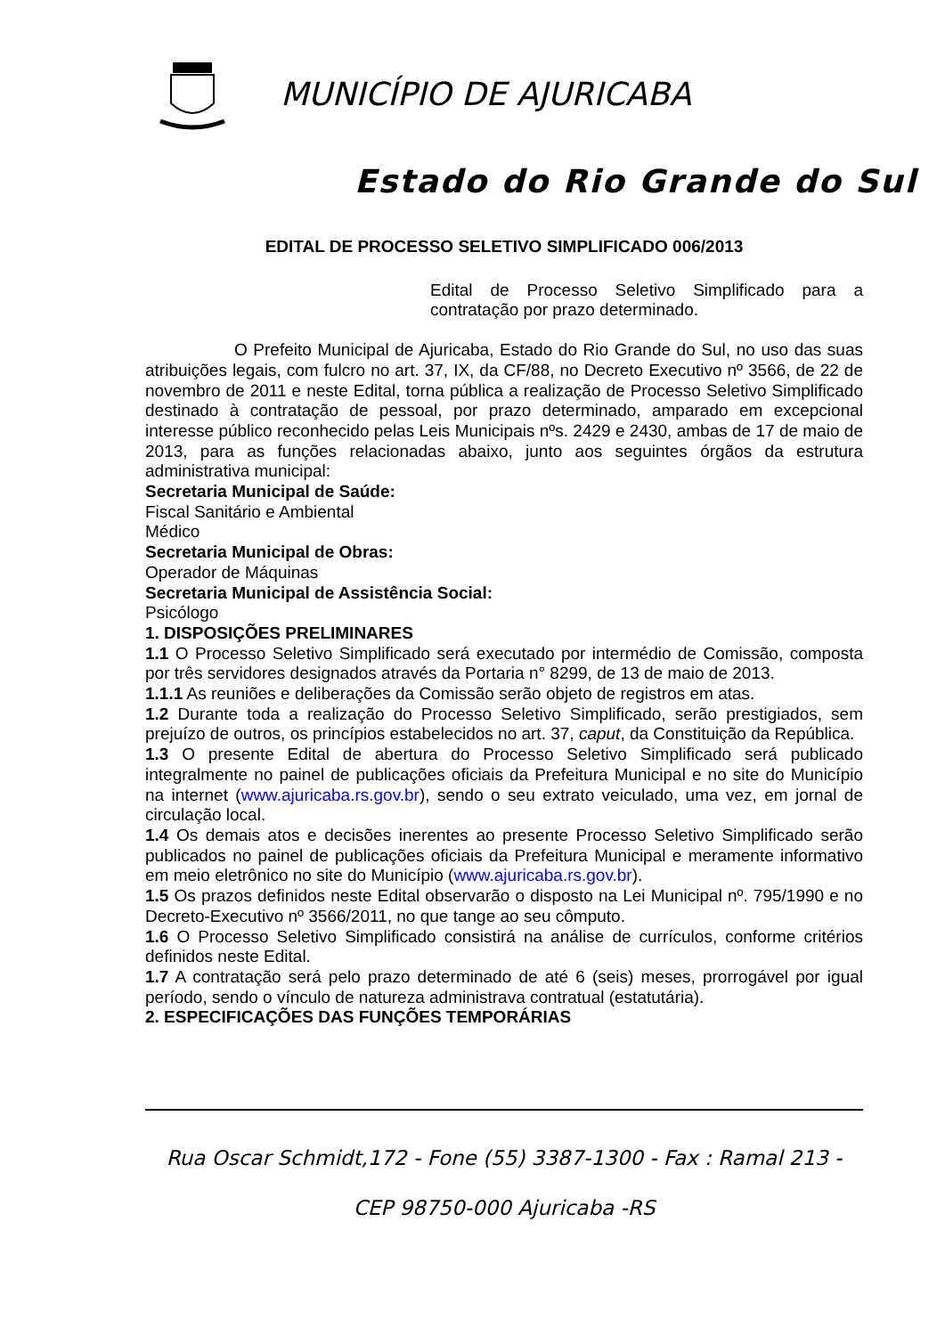MUNICÍPIO DE AJURICABA
Estado do Rio Grande do Sul
EDITAL DE PROCESSO SELETIVO SIMPLIFICADO 006/2013
Edital de Processo Seletivo Simplificado para a contratação por prazo determinado.
O Prefeito Municipal de Ajuricaba, Estado do Rio Grande do Sul, no uso das suas atribuições legais, com fulcro no art. 37, IX, da CF/88, no Decreto Executivo nº 3566, de 22 de novembro de 2011 e neste Edital, torna pública a realização de Processo Seletivo Simplificado destinado à contratação de pessoal, por prazo determinado, amparado em excepcional interesse público reconhecido pelas Leis Municipais nºs. 2429 e 2430, ambas de 17 de maio de 2013, para as funções relacionadas abaixo, junto aos seguintes órgãos da estrutura administrativa municipal:
Secretaria Municipal de Saúde:
Fiscal Sanitário e Ambiental
Médico
Secretaria Municipal de Obras:
Operador de Máquinas
Secretaria Municipal de Assistência Social:
Psicólogo
1. DISPOSIÇÕES PRELIMINARES
1.1 O Processo Seletivo Simplificado será executado por intermédio de Comissão, composta por três servidores designados através da Portaria n° 8299, de 13 de maio de 2013.
1.1.1 As reuniões e deliberações da Comissão serão objeto de registros em atas.
1.2 Durante toda a realização do Processo Seletivo Simplificado, serão prestigiados, sem prejuízo de outros, os princípios estabelecidos no art. 37, caput, da Constituição da República.
1.3 O presente Edital de abertura do Processo Seletivo Simplificado será publicado integralmente no painel de publicações oficiais da Prefeitura Municipal e no site do Município na internet (www.ajuricaba.rs.gov.br), sendo o seu extrato veiculado, uma vez, em jornal de circulação local.
1.4 Os demais atos e decisões inerentes ao presente Processo Seletivo Simplificado serão publicados no painel de publicações oficiais da Prefeitura Municipal e meramente informativo em meio eletrônico no site do Município (www.ajuricaba.rs.gov.br).
1.5 Os prazos definidos neste Edital observarão o disposto na Lei Municipal nº. 795/1990 e no Decreto-Executivo nº 3566/2011, no que tange ao seu cômputo.
1.6 O Processo Seletivo Simplificado consistirá na análise de currículos, conforme critérios definidos neste Edital.
1.7 A contratação será pelo prazo determinado de até 6 (seis) meses, prorrogável por igual período, sendo o vínculo de natureza administrava contratual (estatutária).
2. ESPECIFICAÇÕES DAS FUNÇÕES TEMPORÁRIAS
Rua Oscar Schmidt,172 - Fone (55) 3387-1300 - Fax : Ramal 213 -
CEP 98750-000 Ajuricaba -RS